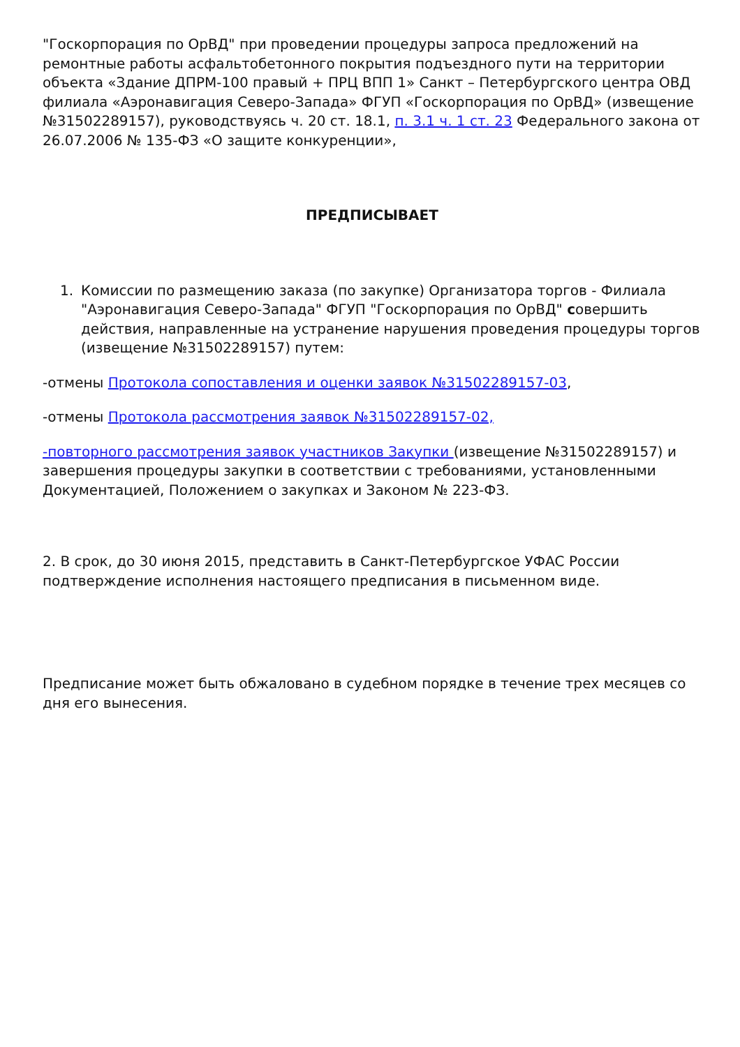"Госкорпорация по ОрВД" при проведении процедуры запроса предложений на ремонтные работы асфальтобетонного покрытия подъездного пути на территории объекта «Здание ДПРМ-100 правый + ПРЦ ВПП 1» Санкт – Петербургского центра ОВД филиала «Аэронавигация Северо-Запада» ФГУП «Госкорпорация по ОрВД» (извещение №31502289157), руководствуясь ч. 20 ст. 18.1, п. 3.1 ч. 1 ст. 23 Федерального закона от 26.07.2006 № 135-ФЗ «О защите конкуренции»,
ПРЕДПИСЫВАЕТ
1. Комиссии по размещению заказа (по закупке) Организатора торгов - Филиала "Аэронавигация Северо-Запада" ФГУП "Госкорпорация по ОрВД" совершить действия, направленные на устранение нарушения проведения процедуры торгов (извещение №31502289157) путем:
-отмены Протокола сопоставления и оценки заявок №31502289157-03,
-отмены Протокола рассмотрения заявок №31502289157-02,
-повторного рассмотрения заявок участников Закупки (извещение №31502289157) и завершения процедуры закупки в соответствии с требованиями, установленными Документацией, Положением о закупках и Законом № 223-ФЗ.
2. В срок, до 30 июня 2015, представить в Санкт-Петербургское УФАС России подтверждение исполнения настоящего предписания в письменном виде.
Предписание может быть обжаловано в судебном порядке в течение трех месяцев со дня его вынесения.